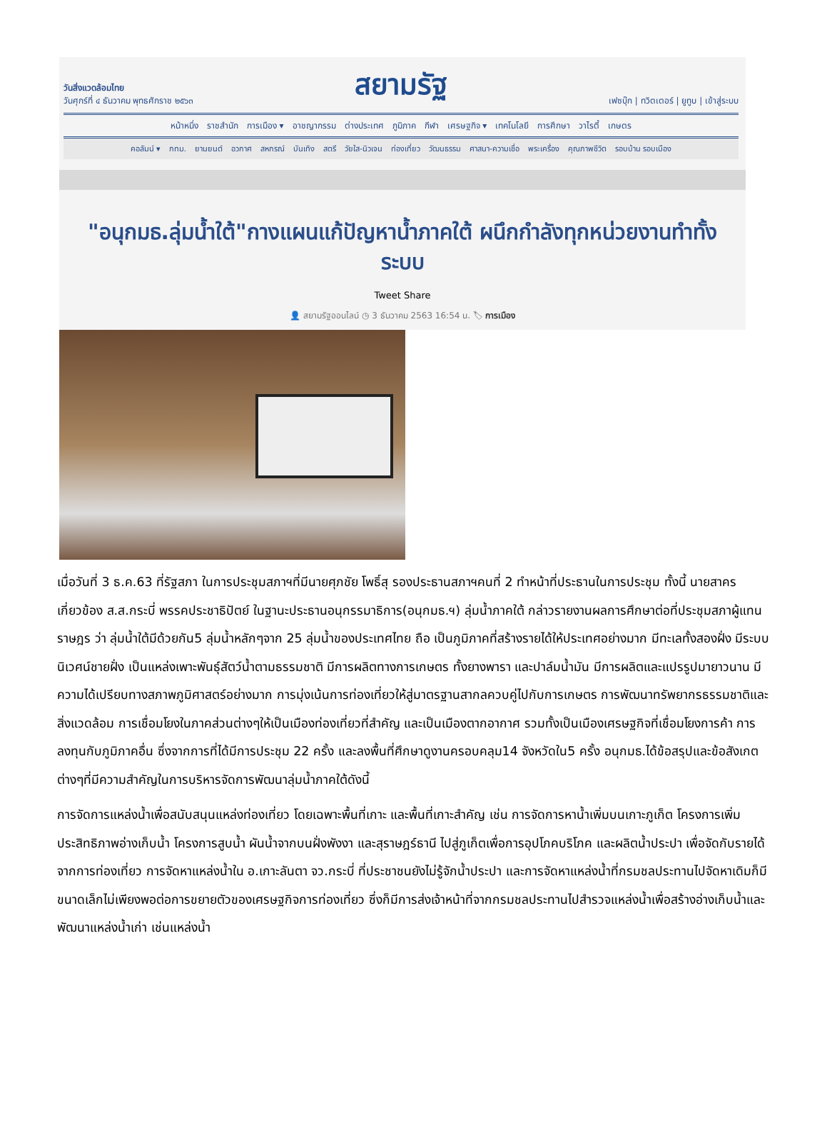วันสิ่งแวดล้อมไทย
วันศุกร์ที่ ๔ ธันวาคม พุทธศักราช ๒๕๖๓
สยามรัฐ
เฟซบุ๊ก | ทวิตเตอร์ | ยูทูบ | เข้าสู่ระบบ
หน้าหนึ่ง ราชสำนัก การเมือง ▾ อาชญากรรม ต่างประเทศ ภูมิภาค กีฬา เศรษฐกิจ ▾ เทคโนโลยี การศึกษา วาไรตี้ เกษตร
คอลัมน์ ▾ กทม. ยานยนต์ อวกาศ สหกรณ์ บันเทิง สตรี วัยใส-นิวเจน ท่องเที่ยว วัฒนธรรม ศาสนา-ความเชื่อ พระเครื่อง คุณภาพชีวิต รอบบ้าน รอบเมือง
"อนุกมธ.ลุ่มน้ำใต้"กางแผนแก้ปัญหาน้ำภาคใต้ ผนึกกำลังทุกหน่วยงานทำทั้งระบบ
Tweet Share
👤 สยามรัฐออนไลน์ ◷ 3 ธันวาคม 2563 16:54 น. 🏷 การเมือง
เมื่อวันที่ 3 ธ.ค.63 ที่รัฐสภา ในการประชุมสภาฯที่มีนายศุภชัย โพธิ์สุ รองประธานสภาฯคนที่ 2 ทำหน้าที่ประธานในการประชุม ทั้งนี้ นายสาคร เกี่ยวข้อง ส.ส.กระบี่ พรรคประชาธิปัตย์ ในฐานะประธานอนุกรรมาธิการ(อนุกมธ.ฯ) ลุ่มน้ำภาคใต้ กล่าวรายงานผลการศึกษาต่อที่ประชุมสภาผู้แทนราษฎร ว่า ลุ่มน้ำใต้มีด้วยกัน5 ลุ่มน้ำหลักๆจาก 25 ลุ่มน้ำของประเทศไทย ถือ เป็นภูมิภาคที่สร้างรายได้ให้ประเทศอย่างมาก มีทะเลทั้งสองฝั่ง มีระบบนิเวศน์ชายฝั่ง เป็นแหล่งเพาะพันธุ์สัตว์น้ำตามธรรมชาติ มีการผลิตทางการเกษตร ทั้งยางพารา และปาล์มน้ำมัน มีการผลิตและแปรรูปมายาวนาน มีความได้เปรียบทางสภาพภูมิศาสตร์อย่างมาก การมุ่งเน้นการท่องเที่ยวให้สู่มาตรฐานสากลควบคู่ไปกับการเกษตร การพัฒนาทรัพยากรธรรมชาติและสิ่งแวดล้อม การเชื่อมโยงในภาคส่วนต่างๆให้เป็นเมืองท่องเที่ยวที่สำคัญ และเป็นเมืองตากอากาศ รวมทั้งเป็นเมืองเศรษฐกิจที่เชื่อมโยงการค้า การลงทุนกับภูมิภาคอื่น ซึ่งจากการที่ได้มีการประชุม 22 ครั้ง และลงพื้นที่ศึกษาดูงานครอบคลุม14 จังหวัดใน5 ครั้ง อนุกมธ.ได้ข้อสรุปและข้อสังเกตต่างๆที่มีความสำคัญในการบริหารจัดการพัฒนาลุ่มน้ำภาคใต้ดังนี้
การจัดการแหล่งน้ำเพื่อสนับสนุนแหล่งท่องเที่ยว โดยเฉพาะพื้นที่เกาะ และพื้นที่เกาะสำคัญ เช่น การจัดการหาน้ำเพิ่มบนเกาะภูเก็ต โครงการเพิ่มประสิทธิภาพอ่างเก็บน้ำ โครงการสูบน้ำ ผันน้ำจากบนฝั่งพังงา และสุราษฎร์ธานี ไปสู่ภูเก็ตเพื่อการอุปโภคบริโภค และผลิตน้ำประปา เพื่อจัดกับรายได้จากการท่องเที่ยว การจัดหาแหล่งน้ำใน อ.เกาะลันตา จว.กระบี่ ที่ประชาชนยังไม่รู้จักน้ำประปา และการจัดหาแหล่งน้ำที่กรมชลประทานไปจัดหาเดิมก็มีขนาดเล็กไม่เพียงพอต่อการขยายตัวของเศรษฐกิจการท่องเที่ยว ซึ่งก็มีการส่งเจ้าหน้าที่จากกรมชลประทานไปสำรวจแหล่งน้ำเพื่อสร้างอ่างเก็บน้ำและพัฒนาแหล่งน้ำเก่า เช่นแหล่งน้ำ